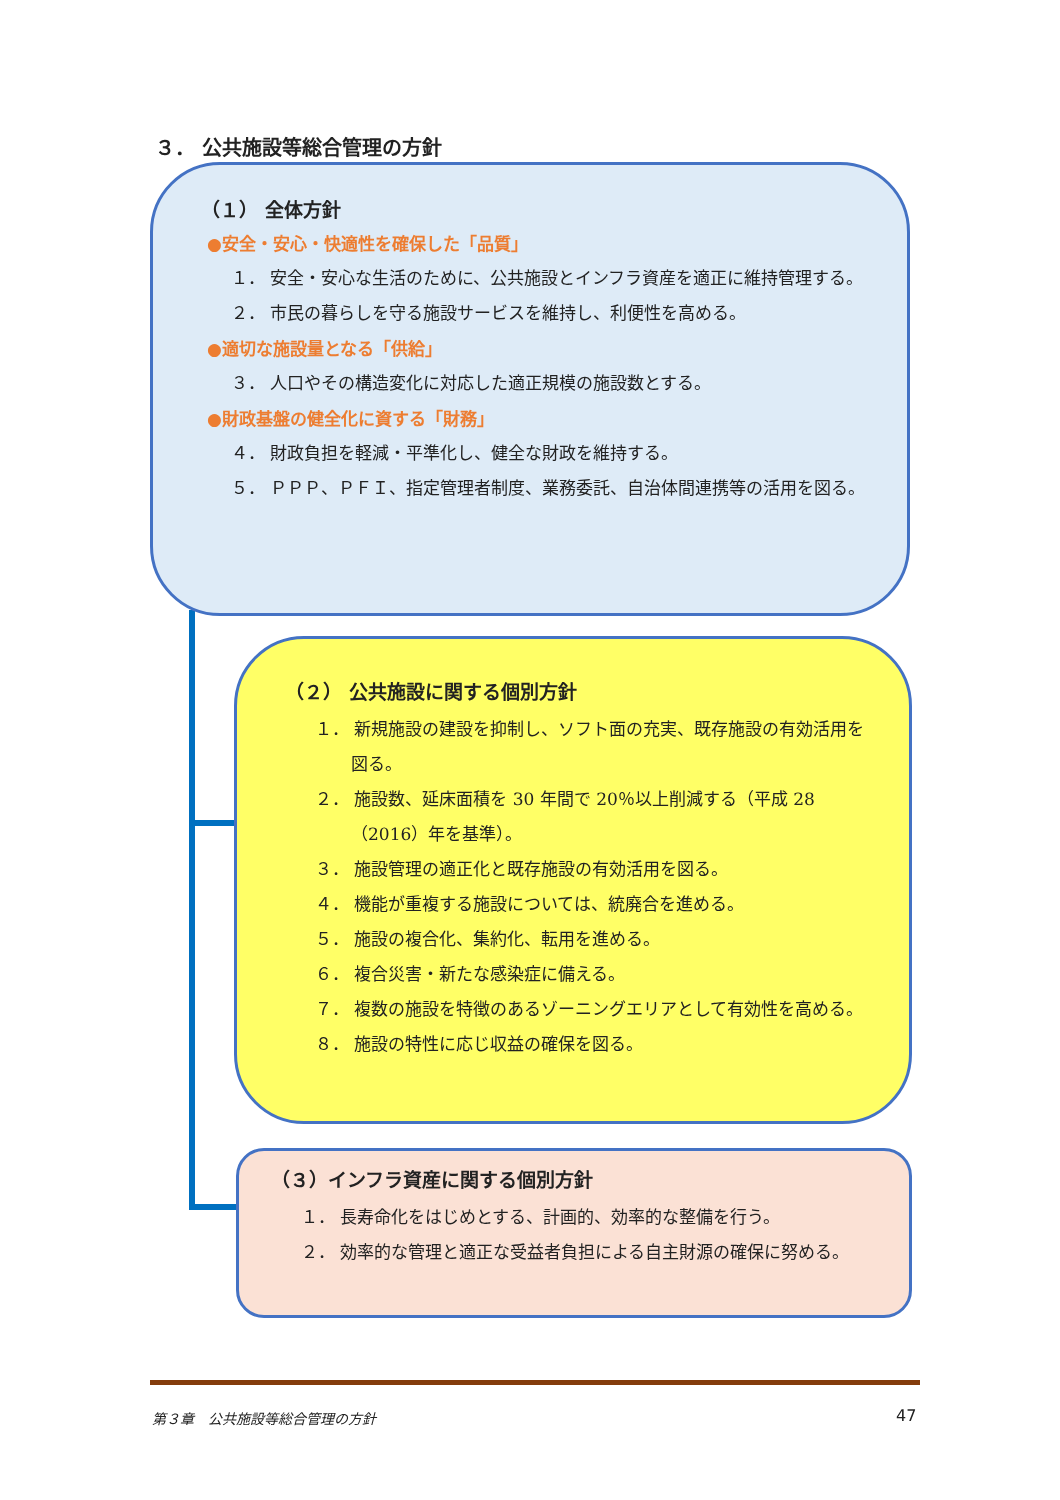３． 公共施設等総合管理の方針
（１） 全体方針
●安全・安心・快適性を確保した「品質」
１． 安全・安心な生活のために、公共施設とインフラ資産を適正に維持管理する。
２． 市民の暮らしを守る施設サービスを維持し、利便性を高める。
●適切な施設量となる「供給」
３． 人口やその構造変化に対応した適正規模の施設数とする。
●財政基盤の健全化に資する「財務」
４． 財政負担を軽減・平準化し、健全な財政を維持する。
５． ＰＰＰ、ＰＦＩ、指定管理者制度、業務委託、自治体間連携等の活用を図る。
（２） 公共施設に関する個別方針
１． 新規施設の建設を抑制し、ソフト面の充実、既存施設の有効活用を図る。
２． 施設数、延床面積を 30 年間で 20％以上削減する（平成 28（2016）年を基準）。
３． 施設管理の適正化と既存施設の有効活用を図る。
４． 機能が重複する施設については、統廃合を進める。
５． 施設の複合化、集約化、転用を進める。
６． 複合災害・新たな感染症に備える。
７． 複数の施設を特徴のあるゾーニングエリアとして有効性を高める。
８． 施設の特性に応じ収益の確保を図る。
（３）インフラ資産に関する個別方針
１． 長寿命化をはじめとする、計画的、効率的な整備を行う。
２． 効率的な管理と適正な受益者負担による自主財源の確保に努める。
第３章　公共施設等総合管理の方針 47